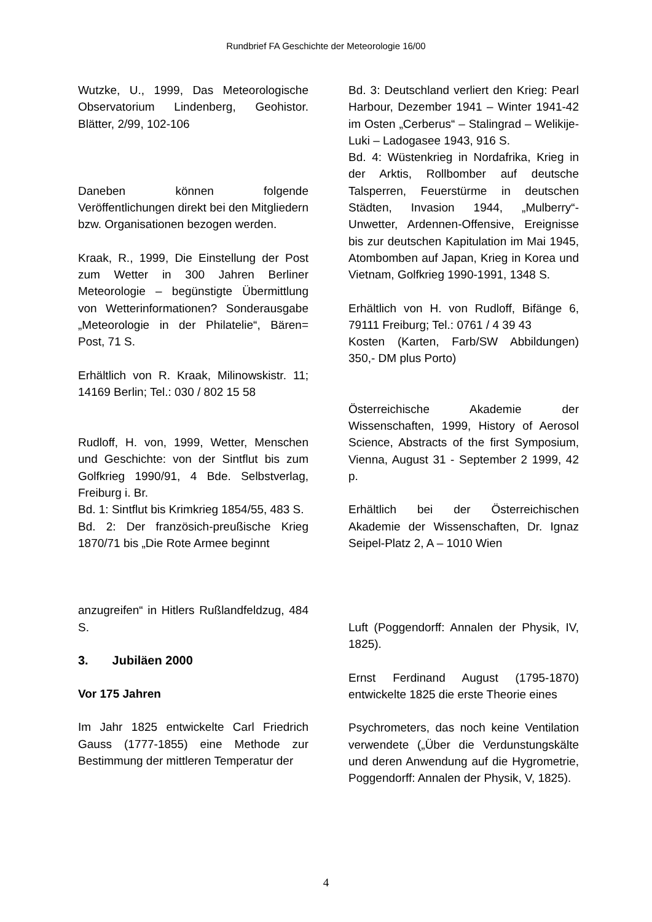Rundbrief FA Geschichte der Meteorologie 16/00
Wutzke, U., 1999, Das Meteorologische Observatorium Lindenberg, Geohistor. Blätter, 2/99, 102-106
Daneben können folgende Veröffentlichungen direkt bei den Mitgliedern bzw. Organisationen bezogen werden.
Kraak, R., 1999, Die Einstellung der Post zum Wetter in 300 Jahren Berliner Meteorologie – begünstigte Übermittlung von Wetterinformationen? Sonderausgabe „Meteorologie in der Philatelie“, Bären= Post, 71 S.
Erhältlich von R. Kraak, Milinowskistr. 11; 14169 Berlin; Tel.: 030 / 802 15 58
Rudloff, H. von, 1999, Wetter, Menschen und Geschichte: von der Sintflut bis zum Golfkrieg 1990/91, 4 Bde. Selbstverlag, Freiburg i. Br.
Bd. 1: Sintflut bis Krimkrieg 1854/55, 483 S.
Bd. 2: Der französich-preußische Krieg 1870/71 bis „Die Rote Armee beginnt
anzugreifen“ in Hitlers Rußlandfeldzug, 484 S.
3. Jubiläen 2000
Vor 175 Jahren
Im Jahr 1825 entwickelte Carl Friedrich Gauss (1777-1855) eine Methode zur Bestimmung der mittleren Temperatur der
Bd. 3: Deutschland verliert den Krieg: Pearl Harbour, Dezember 1941 – Winter 1941-42 im Osten „Cerberus“ – Stalingrad – Welikije-Luki – Ladogasee 1943, 916 S.
Bd. 4: Wüstenkrieg in Nordafrika, Krieg in der Arktis, Rollbomber auf deutsche Talsperren, Feuerstürme in deutschen Städten, Invasion 1944, „Mulberry“-Unwetter, Ardennen-Offensive, Ereignisse bis zur deutschen Kapitulation im Mai 1945, Atombomben auf Japan, Krieg in Korea und Vietnam, Golfkrieg 1990-1991, 1348 S.
Erhältlich von H. von Rudloff, Bifänge 6, 79111 Freiburg; Tel.: 0761 / 4 39 43
Kosten (Karten, Farb/SW Abbildungen) 350,- DM plus Porto)
Österreichische Akademie der Wissenschaften, 1999, History of Aerosol Science, Abstracts of the first Symposium, Vienna, August 31 - September 2 1999, 42 p.
Erhältlich bei der Österreichischen Akademie der Wissenschaften, Dr. Ignaz Seipel-Platz 2, A – 1010 Wien
Luft (Poggendorff: Annalen der Physik, IV, 1825).
Ernst Ferdinand August (1795-1870) entwickelte 1825 die erste Theorie eines
Psychrometers, das noch keine Ventilation verwendete („Über die Verdunstungskälte und deren Anwendung auf die Hygrometrie, Poggendorff: Annalen der Physik, V, 1825).
4